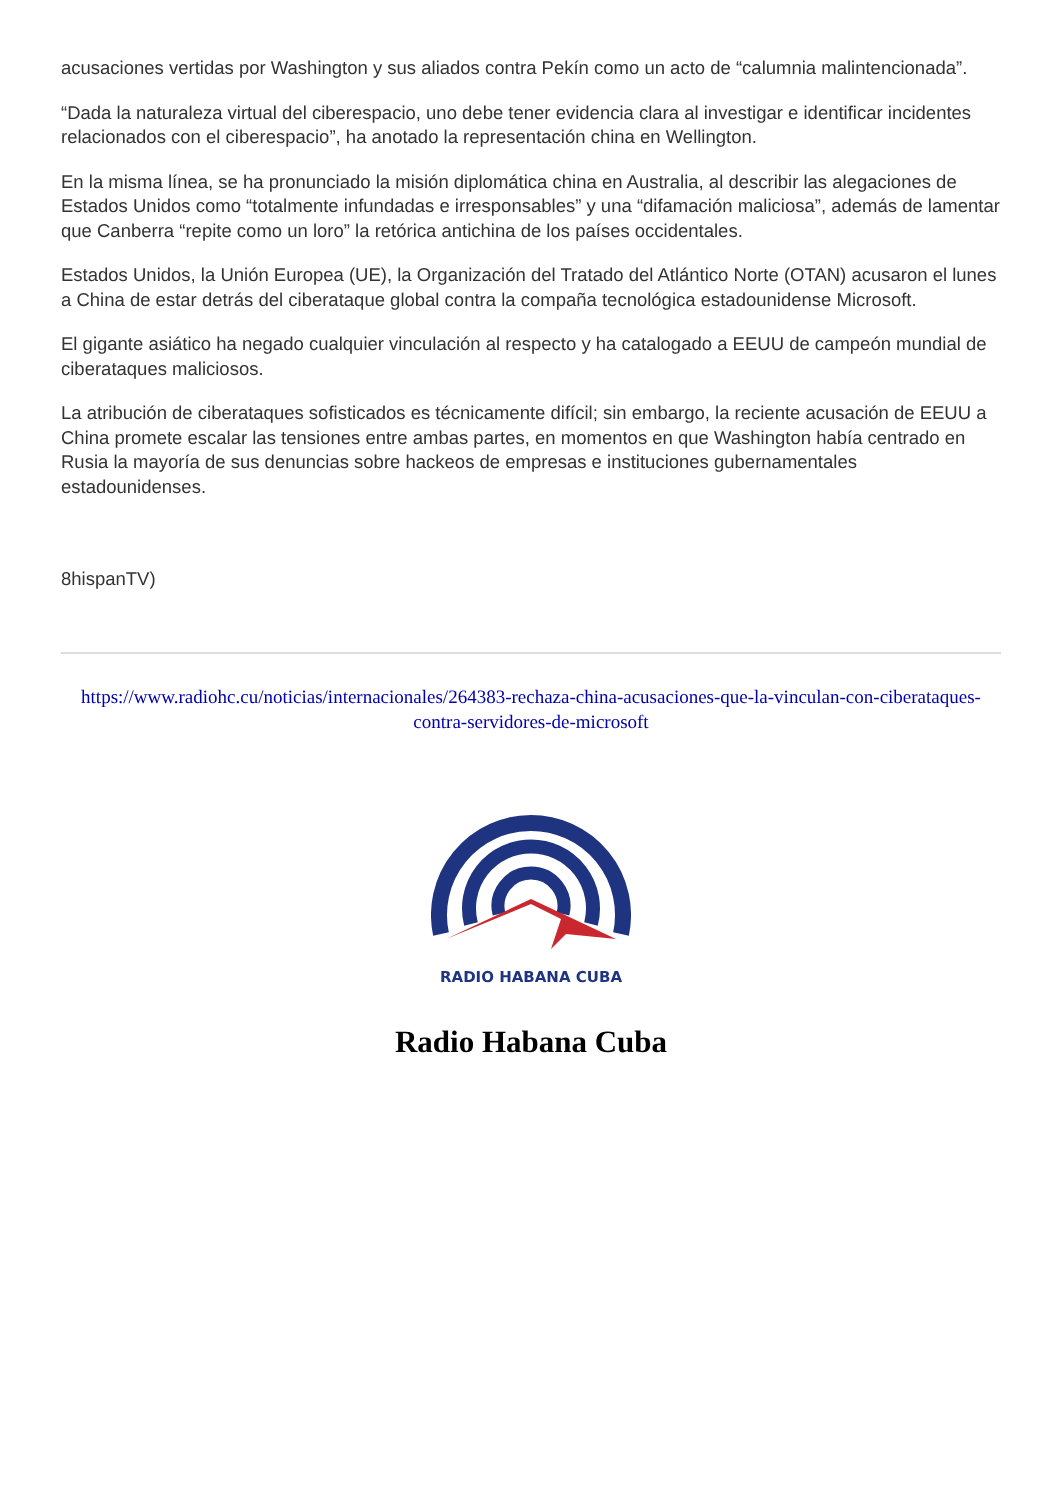acusaciones vertidas por Washington y sus aliados contra Pekín como un acto de “calumnia malintencionada”.
“Dada la naturaleza virtual del ciberespacio, uno debe tener evidencia clara al investigar e identificar incidentes relacionados con el ciberespacio”, ha anotado la representación china en Wellington.
En la misma línea, se ha pronunciado la misión diplomática china en Australia, al describir las alegaciones de Estados Unidos como “totalmente infundadas e irresponsables” y una “difamación maliciosa”, además de lamentar que Canberra “repite como un loro” la retórica antichina de los países occidentales.
Estados Unidos, la Unión Europea (UE), la Organización del Tratado del Atlántico Norte (OTAN) acusaron el lunes a China de estar detrás del ciberataque global contra la compaña tecnológica estadounidense Microsoft.
El gigante asiático ha negado cualquier vinculación al respecto y ha catalogado a EEUU de campeón mundial de ciberataques maliciosos.
La atribución de ciberataques sofisticados es técnicamente difícil; sin embargo, la reciente acusación de EEUU a China promete escalar las tensiones entre ambas partes, en momentos en que Washington había centrado en Rusia la mayoría de sus denuncias sobre hackeos de empresas e instituciones gubernamentales estadounidenses.
8hispanTV)
https://www.radiohc.cu/noticias/internacionales/264383-rechaza-china-acusaciones-que-la-vinculan-con-ciberataques-contra-servidores-de-microsoft
RADIO HABANA CUBA
Radio Habana Cuba